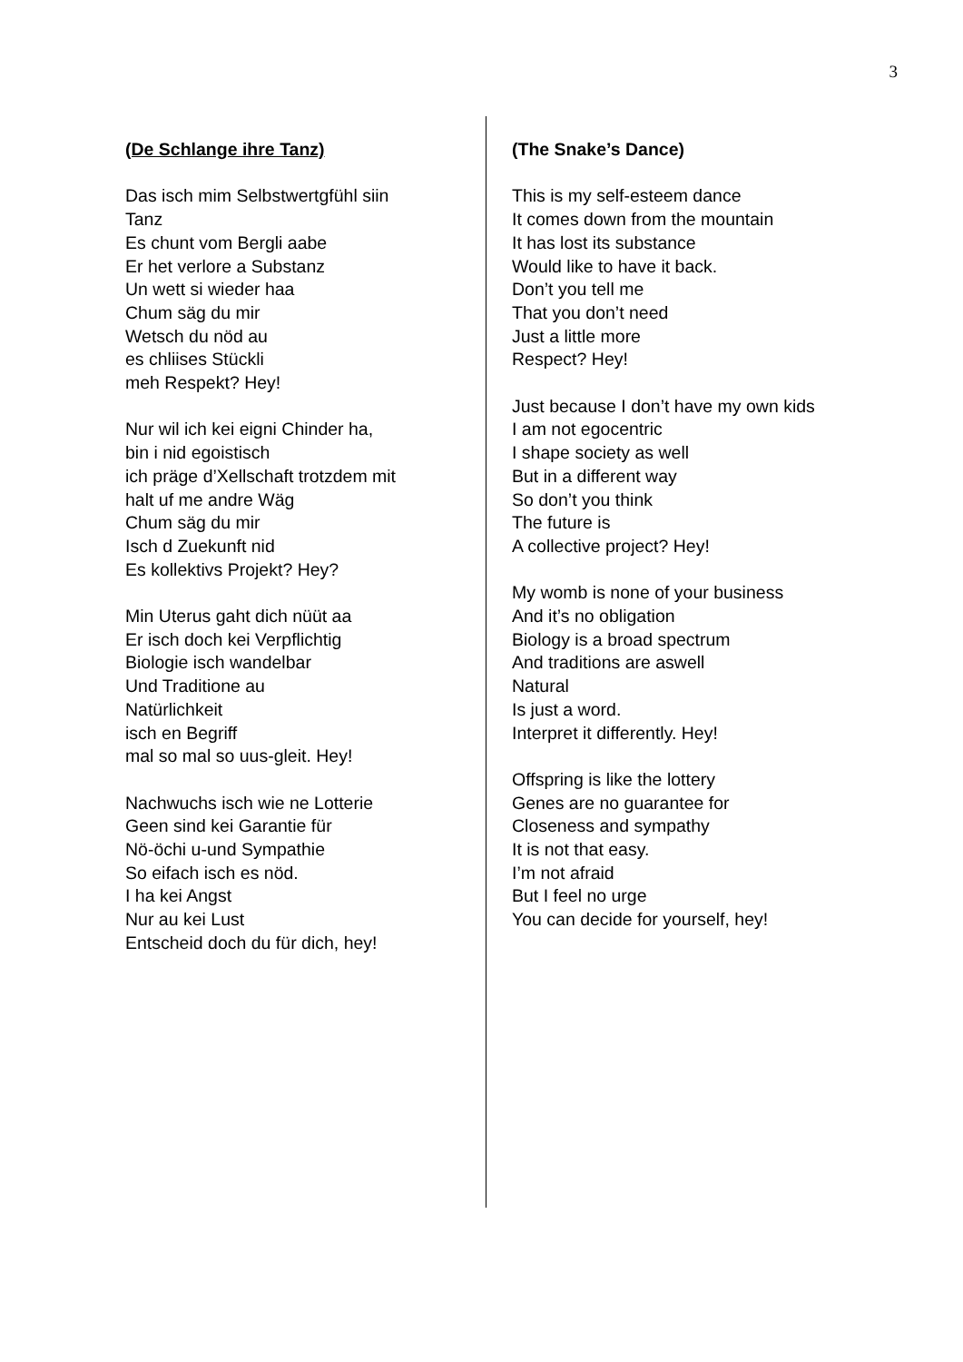3
(De Schlange ihre Tanz)
Das isch mim Selbstwertgfühl siin
Tanz
Es chunt vom Bergli aabe
Er het verlore a Substanz
Un wett si wieder haa
Chum säg du mir
Wetsch du nöd au
es chliises Stückli
meh Respekt? Hey!
Nur wil ich kei eigni Chinder ha,
bin i nid egoistisch
ich präge d’Xellschaft trotzdem mit
halt uf me andre Wäg
Chum säg du mir
Isch d Zuekunft nid
Es kollektivs Projekt? Hey?
Min Uterus gaht dich nüüt aa
Er isch doch kei Verpflichtig
Biologie isch wandelbar
Und Traditione au
Natürlichkeit
isch en Begriff
mal so mal so uus-gleit. Hey!
Nachwuchs isch wie ne Lotterie
Geen sind kei Garantie für
Nö-öchi u-und Sympathie
So eifach isch es nöd.
I ha kei Angst
Nur au kei Lust
Entscheid doch du für dich, hey!
(The Snake’s Dance)
This is my self-esteem dance
It comes down from the mountain
It has lost its substance
Would like to have it back.
Don’t you tell me
That you don’t need
Just a little more
Respect? Hey!
Just because I don’t have my own kids
I am not egocentric
I shape society as well
But in a different way
So don’t you think
The future is
A collective project? Hey!
My womb is none of your business
And it’s no obligation
Biology is a broad spectrum
And traditions are aswell
Natural
Is just a word.
Interpret it differently. Hey!
Offspring is like the lottery
Genes are no guarantee for
Closeness and sympathy
It is not that easy.
I’m not afraid
But I feel no urge
You can decide for yourself, hey!